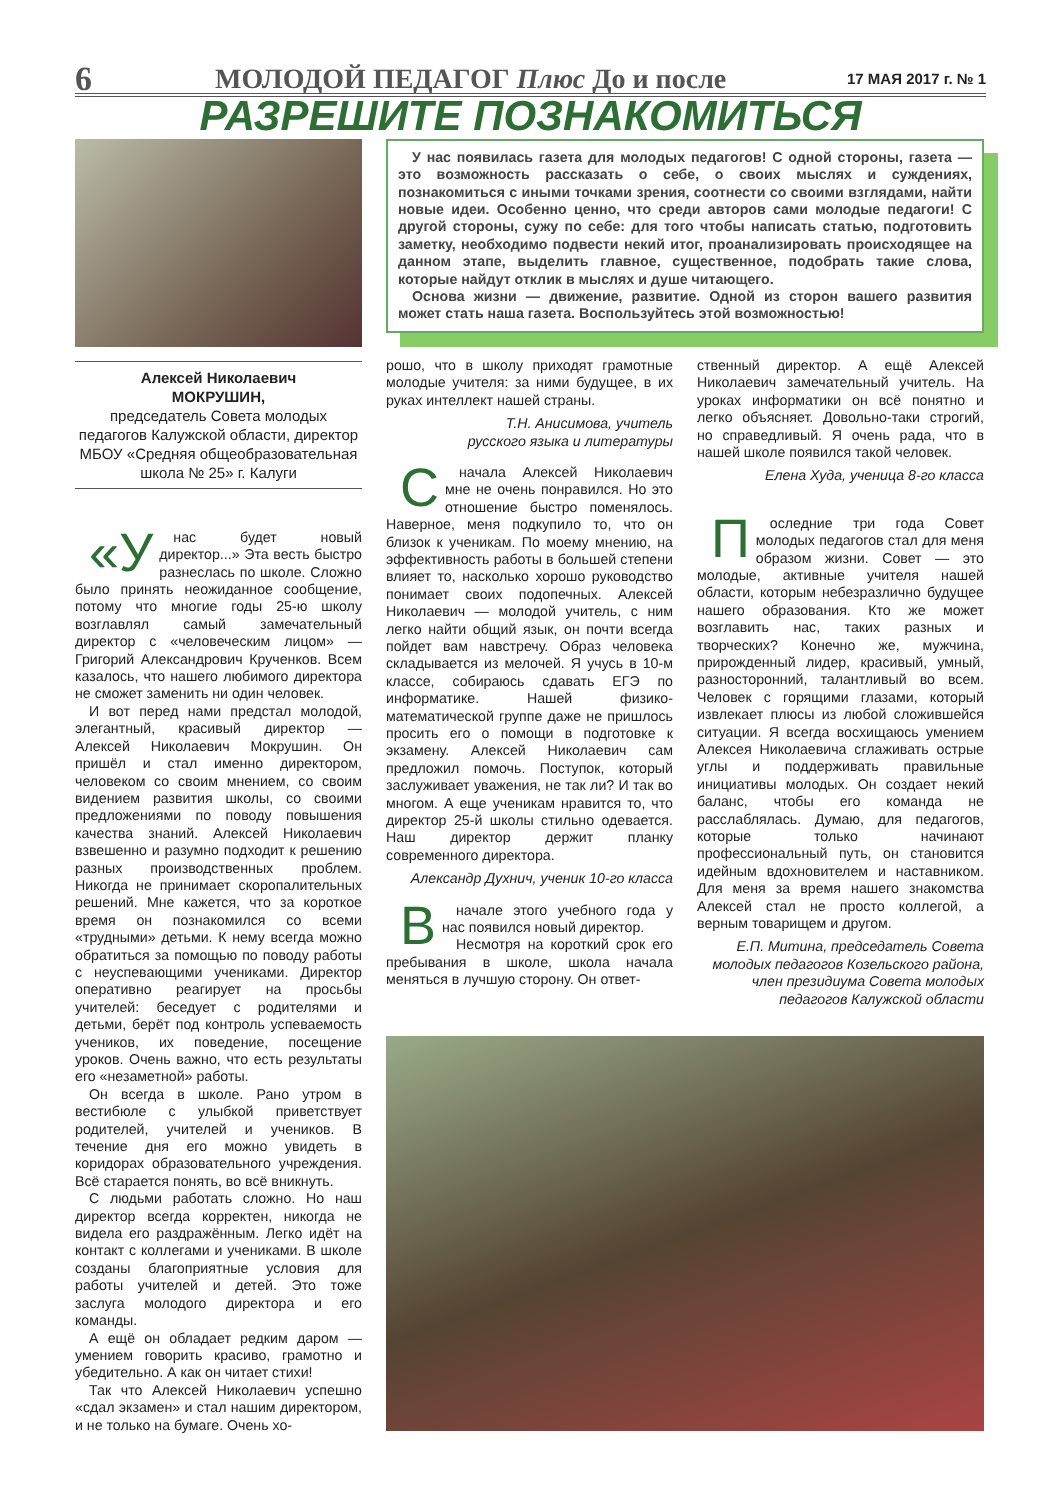6
МОЛОДОЙ ПЕДАГОГ Плюс До и после
17 МАЯ 2017 г. № 1
РАЗРЕШИТЕ ПОЗНАКОМИТЬСЯ
Алексей Николаевич
МОКРУШИН,
председатель Совета молодых педагогов Калужской области, директор МБОУ «Средняя общеобразовательная школа № 25» г. Калуги
«У нас будет новый директор...» Эта весть быстро разнеслась по школе. Сложно было принять неожиданное сообщение, потому что многие годы 25-ю школу возглавлял самый замечательный директор с «человеческим лицом» — Григорий Александрович Крученков. Всем казалось, что нашего любимого директора не сможет заменить ни один человек.
И вот перед нами предстал молодой, элегантный, красивый директор — Алексей Николаевич Мокрушин. Он пришёл и стал именно директором, человеком со своим мнением, со своим видением развития школы, со своими предложениями по поводу повышения качества знаний. Алексей Николаевич взвешенно и разумно подходит к решению разных производственных проблем. Никогда не принимает скоропалительных решений. Мне кажется, что за короткое время он познакомился со всеми «трудными» детьми. К нему всегда можно обратиться за помощью по поводу работы с неуспевающими учениками. Директор оперативно реагирует на просьбы учителей: беседует с родителями и детьми, берёт под контроль успеваемость учеников, их поведение, посещение уроков. Очень важно, что есть результаты его «незаметной» работы.
Он всегда в школе. Рано утром в вестибюле с улыбкой приветствует родителей, учителей и учеников. В течение дня его можно увидеть в коридорах образовательного учреждения. Всё старается понять, во всё вникнуть.
С людьми работать сложно. Но наш директор всегда корректен, никогда не видела его раздражённым. Легко идёт на контакт с коллегами и учениками. В школе созданы благоприятные условия для работы учителей и детей. Это тоже заслуга молодого директора и его команды.
А ещё он обладает редким даром — умением говорить красиво, грамотно и убедительно. А как он читает стихи!
Так что Алексей Николаевич успешно «сдал экзамен» и стал нашим директором, и не только на бумаге. Очень хо-
У нас появилась газета для молодых педагогов! С одной стороны, газета — это возможность рассказать о себе, о своих мыслях и суждениях, познакомиться с иными точками зрения, соотнести со своими взглядами, найти новые идеи. Особенно ценно, что среди авторов сами молодые педагоги! С другой стороны, сужу по себе: для того чтобы написать статью, подготовить заметку, необходимо подвести некий итог, проанализировать происходящее на данном этапе, выделить главное, существенное, подобрать такие слова, которые найдут отклик в мыслях и душе читающего.
Основа жизни — движение, развитие. Одной из сторон вашего развития может стать наша газета. Воспользуйтесь этой возможностью!
рошо, что в школу приходят грамотные молодые учителя: за ними будущее, в их руках интеллект нашей страны.
Т.Н. Анисимова, учитель
русского языка и литературы
Сначала Алексей Николаевич мне не очень понравился. Но это отношение быстро поменялось. Наверное, меня подкупило то, что он близок к ученикам. По моему мнению, на эффективность работы в большей степени влияет то, насколько хорошо руководство понимает своих подопечных. Алексей Николаевич — молодой учитель, с ним легко найти общий язык, он почти всегда пойдет вам навстречу. Образ человека складывается из мелочей. Я учусь в 10-м классе, собираюсь сдавать ЕГЭ по информатике. Нашей физико-математической группе даже не пришлось просить его о помощи в подготовке к экзамену. Алексей Николаевич сам предложил помочь. Поступок, который заслуживает уважения, не так ли? И так во многом. А еще ученикам нравится то, что директор 25-й школы стильно одевается. Наш директор держит планку современного директора.
Александр Духнич, ученик 10-го класса
Вначале этого учебного года у нас появился новый директор.
Несмотря на короткий срок его пребывания в школе, школа начала меняться в лучшую сторону. Он ответ-
ственный директор. А ещё Алексей Николаевич замечательный учитель. На уроках информатики он всё понятно и легко объясняет. Довольно-таки строгий, но справедливый. Я очень рада, что в нашей школе появился такой человек.
Елена Худа, ученица 8-го класса
Последние три года Совет молодых педагогов стал для меня образом жизни. Совет — это молодые, активные учителя нашей области, которым небезразлично будущее нашего образования. Кто же может возглавить нас, таких разных и творческих? Конечно же, мужчина, прирожденный лидер, красивый, умный, разносторонний, талантливый во всем. Человек с горящими глазами, который извлекает плюсы из любой сложившейся ситуации. Я всегда восхищаюсь умением Алексея Николаевича сглаживать острые углы и поддерживать правильные инициативы молодых. Он создает некий баланс, чтобы его команда не расслаблялась. Думаю, для педагогов, которые только начинают профессиональный путь, он становится идейным вдохновителем и наставником. Для меня за время нашего знакомства Алексей стал не просто коллегой, а верным товарищем и другом.
Е.П. Митина, председатель Совета молодых педагогов Козельского района, член президиума Совета молодых педагогов Калужской области